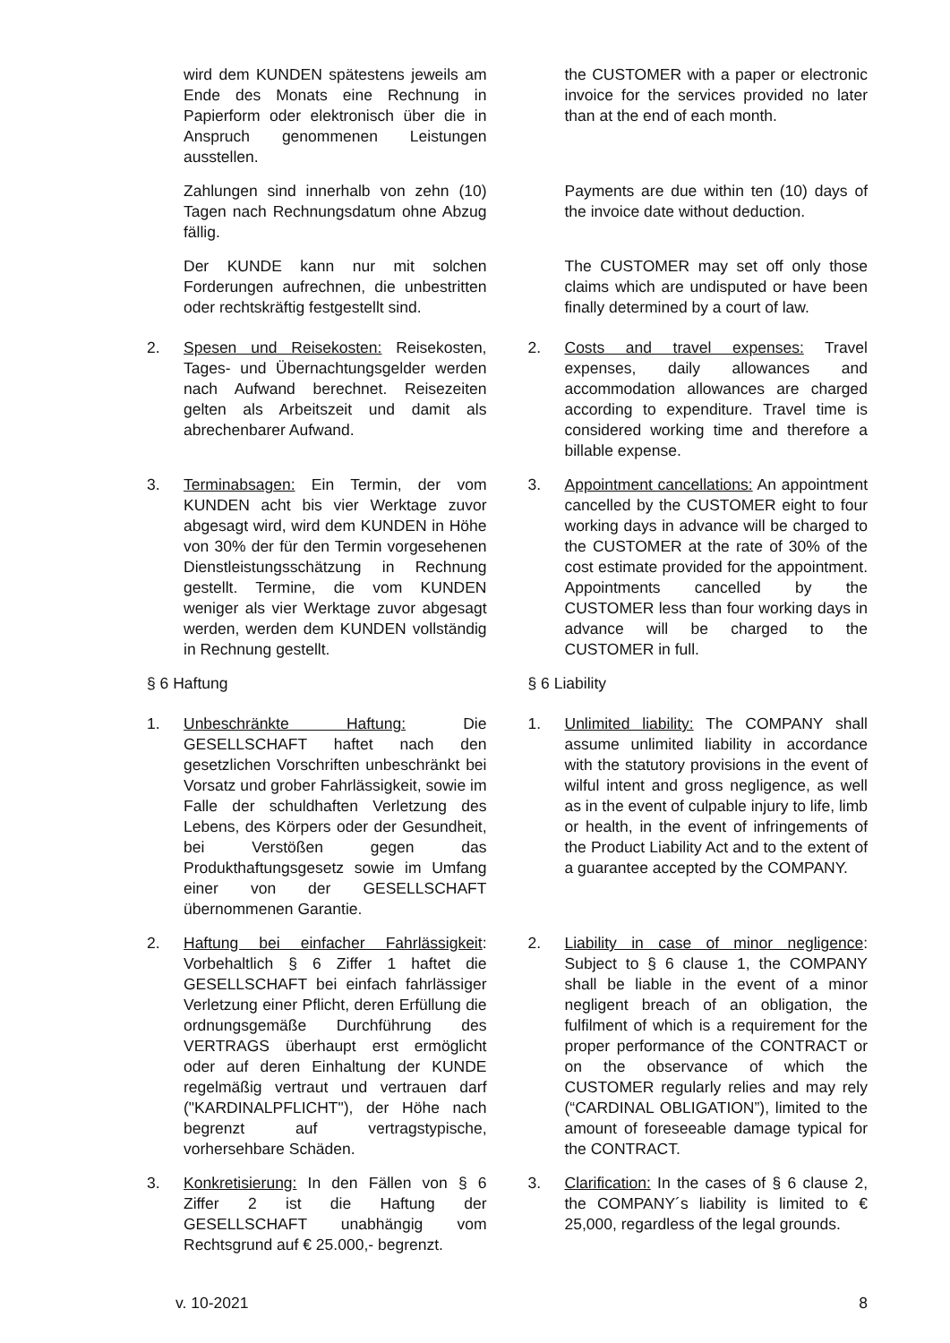wird dem KUNDEN spätestens jeweils am Ende des Monats eine Rechnung in Papierform oder elektronisch über die in Anspruch genommenen Leistungen ausstellen.
the CUSTOMER with a paper or electronic invoice for the services provided no later than at the end of each month.
Zahlungen sind innerhalb von zehn (10) Tagen nach Rechnungsdatum ohne Abzug fällig.
Payments are due within ten (10) days of the invoice date without deduction.
Der KUNDE kann nur mit solchen Forderungen aufrechnen, die unbestritten oder rechtskräftig festgestellt sind.
The CUSTOMER may set off only those claims which are undisputed or have been finally determined by a court of law.
2. Spesen und Reisekosten: Reisekosten, Tages- und Übernachtungsgelder werden nach Aufwand berechnet. Reisezeiten gelten als Arbeitszeit und damit als abrechenbarer Aufwand.
2. Costs and travel expenses: Travel expenses, daily allowances and accommodation allowances are charged according to expenditure. Travel time is considered working time and therefore a billable expense.
3. Terminabsagen: Ein Termin, der vom KUNDEN acht bis vier Werktage zuvor abgesagt wird, wird dem KUNDEN in Höhe von 30% der für den Termin vorgesehenen Dienstleistungsschätzung in Rechnung gestellt. Termine, die vom KUNDEN weniger als vier Werktage zuvor abgesagt werden, werden dem KUNDEN vollständig in Rechnung gestellt.
3. Appointment cancellations: An appointment cancelled by the CUSTOMER eight to four working days in advance will be charged to the CUSTOMER at the rate of 30% of the cost estimate provided for the appointment. Appointments cancelled by the CUSTOMER less than four working days in advance will be charged to the CUSTOMER in full.
§ 6 Haftung § 6 Liability
1. Unbeschränkte Haftung: Die GESELLSCHAFT haftet nach den gesetzlichen Vorschriften unbeschränkt bei Vorsatz und grober Fahrlässigkeit, sowie im Falle der schuldhaften Verletzung des Lebens, des Körpers oder der Gesundheit, bei Verstößen gegen das Produkthaftungsgesetz sowie im Umfang einer von der GESELLSCHAFT übernommenen Garantie.
1. Unlimited liability: The COMPANY shall assume unlimited liability in accordance with the statutory provisions in the event of wilful intent and gross negligence, as well as in the event of culpable injury to life, limb or health, in the event of infringements of the Product Liability Act and to the extent of a guarantee accepted by the COMPANY.
2. Haftung bei einfacher Fahrlässigkeit: Vorbehaltlich § 6 Ziffer 1 haftet die GESELLSCHAFT bei einfach fahrlässiger Verletzung einer Pflicht, deren Erfüllung die ordnungsgemäße Durchführung des VERTRAGS überhaupt erst ermöglicht oder auf deren Einhaltung der KUNDE regelmäßig vertraut und vertrauen darf ("KARDINALPFLICHT"), der Höhe nach begrenzt auf vertragstypische, vorhersehbare Schäden.
2. Liability in case of minor negligence: Subject to § 6 clause 1, the COMPANY shall be liable in the event of a minor negligent breach of an obligation, the fulfilment of which is a requirement for the proper performance of the CONTRACT or on the observance of which the CUSTOMER regularly relies and may rely (“CARDINAL OBLIGATION”), limited to the amount of foreseeable damage typical for the CONTRACT.
3. Konkretisierung: In den Fällen von § 6 Ziffer 2 ist die Haftung der GESELLSCHAFT unabhängig vom Rechtsgrund auf € 25.000,- begrenzt.
3. Clarification: In the cases of § 6 clause 2, the COMPANY´s liability is limited to € 25,000, regardless of the legal grounds.
v. 10-2021 8